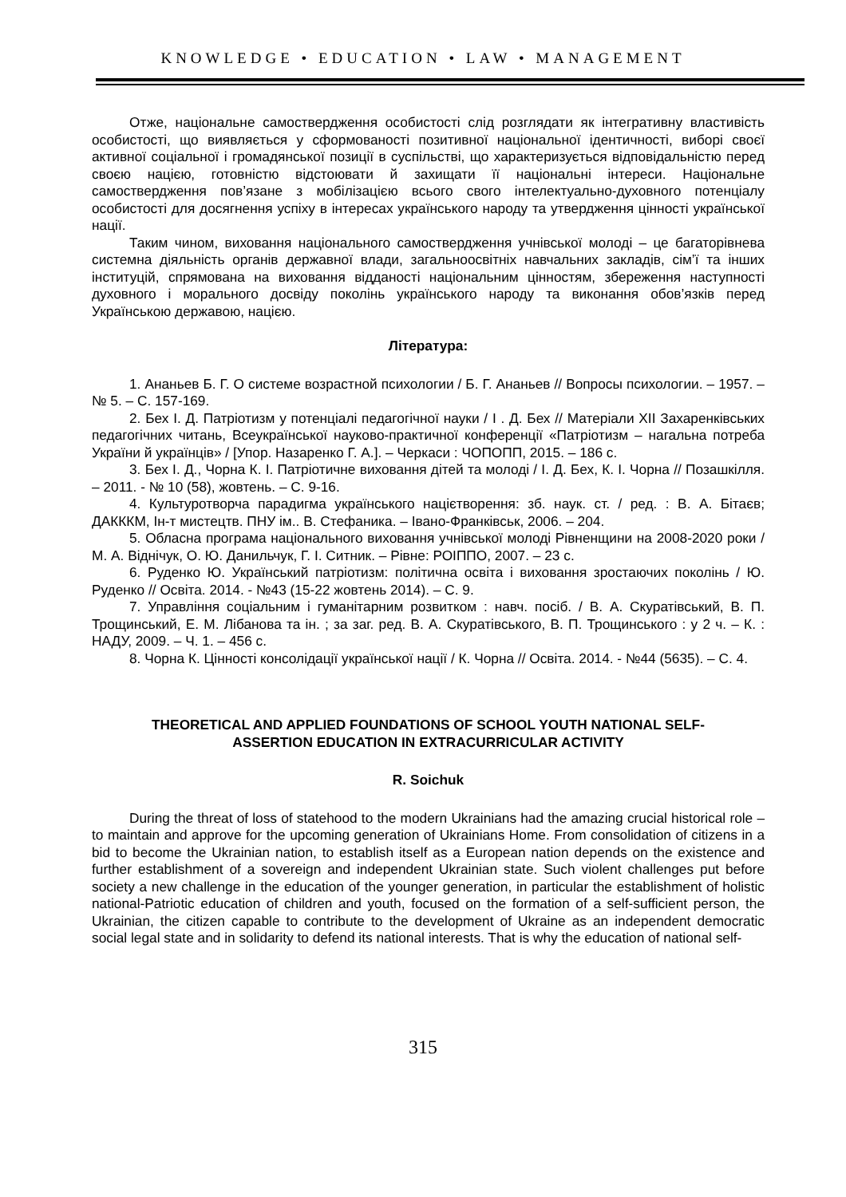KNOWLEDGE • EDUCATION • LAW • MANAGEMENT
Отже, національне самоствердження особистості слід розглядати як інтегративну властивість особистості, що виявляється у сформованості позитивної національної ідентичності, виборі своєї активної соціальної і громадянської позиції в суспільстві, що характеризується відповідальністю перед своєю нацією, готовністю відстоювати й захищати її національні інтереси. Національне самоствердження пов’язане з мобілізацією всього свого інтелектуально-духовного потенціалу особистості для досягнення успіху в інтересах українського народу та утвердження цінності української нації.
Таким чином, виховання національного самоствердження учнівської молоді – це багаторівнева системна діяльність органів державної влади, загальноосвітніх навчальних закладів, сім’ї та інших інституцій, спрямована на виховання відданості національним цінностям, збереження наступності духовного і морального досвіду поколінь українського народу та виконання обов’язків перед Українською державою, нацією.
Література:
1. Ананьев Б. Г. О системе возрастной психологии / Б. Г. Ананьев // Вопросы психологии. – 1957. – № 5. – С. 157-169.
2. Бех І. Д. Патріотизм у потенціалі педагогічної науки / І . Д. Бех // Матеріали XII Захаренківських педагогічних читань, Всеукраїнської науково-практичної конференції «Патріотизм – нагальна потреба України й українців» / [Упор. Назаренко Г. А.]. – Черкаси : ЧОПОПП, 2015. – 186 с.
3. Бех І. Д., Чорна К. І. Патріотичне виховання дітей та молоді / І. Д. Бех, К. І. Чорна // Позашкілля. – 2011. - № 10 (58), жовтень. – С. 9-16.
4. Культуротворча парадигма українського націєтворення: зб. наук. ст. / ред. : В. А. Бітаєв; ДАКККМ, Ін-т мистецтв. ПНУ ім.. В. Стефаника. – Івано-Франківськ, 2006. – 204.
5. Обласна програма національного виховання учнівської молоді Рівненщини на 2008-2020 роки / М. А. Віднічук, О. Ю. Данильчук, Г. І. Ситник. – Рівне: РОІППО, 2007. – 23 с.
6. Руденко Ю. Український патріотизм: політична освіта і виховання зростаючих поколінь / Ю. Руденко // Освіта. 2014. - №43 (15-22 жовтень 2014). – С. 9.
7. Управління соціальним і гуманітарним розвитком : навч. посіб. / В. А. Скуратівський, В. П. Трощинський, Е. М. Лібанова та ін. ; за заг. ред. В. А. Скуратівського, В. П. Трощинського : у 2 ч. – К. : НАДУ, 2009. – Ч. 1. – 456 с.
8. Чорна К. Цінності консолідації української нації / К. Чорна // Освіта. 2014. - №44 (5635). – С. 4.
THEORETICAL AND APPLIED FOUNDATIONS OF SCHOOL YOUTH NATIONAL SELF-
ASSERTION EDUCATION IN EXTRACURRICULAR ACTIVITY
R. Soichuk
During the threat of loss of statehood to the modern Ukrainians had the amazing crucial historical role – to maintain and approve for the upcoming generation of Ukrainians Home. From consolidation of citizens in a bid to become the Ukrainian nation, to establish itself as a European nation depends on the existence and further establishment of a sovereign and independent Ukrainian state. Such violent challenges put before society a new challenge in the education of the younger generation, in particular the establishment of holistic national-Patriotic education of children and youth, focused on the formation of a self-sufficient person, the Ukrainian, the citizen capable to contribute to the development of Ukraine as an independent democratic social legal state and in solidarity to defend its national interests. That is why the education of national self-
315